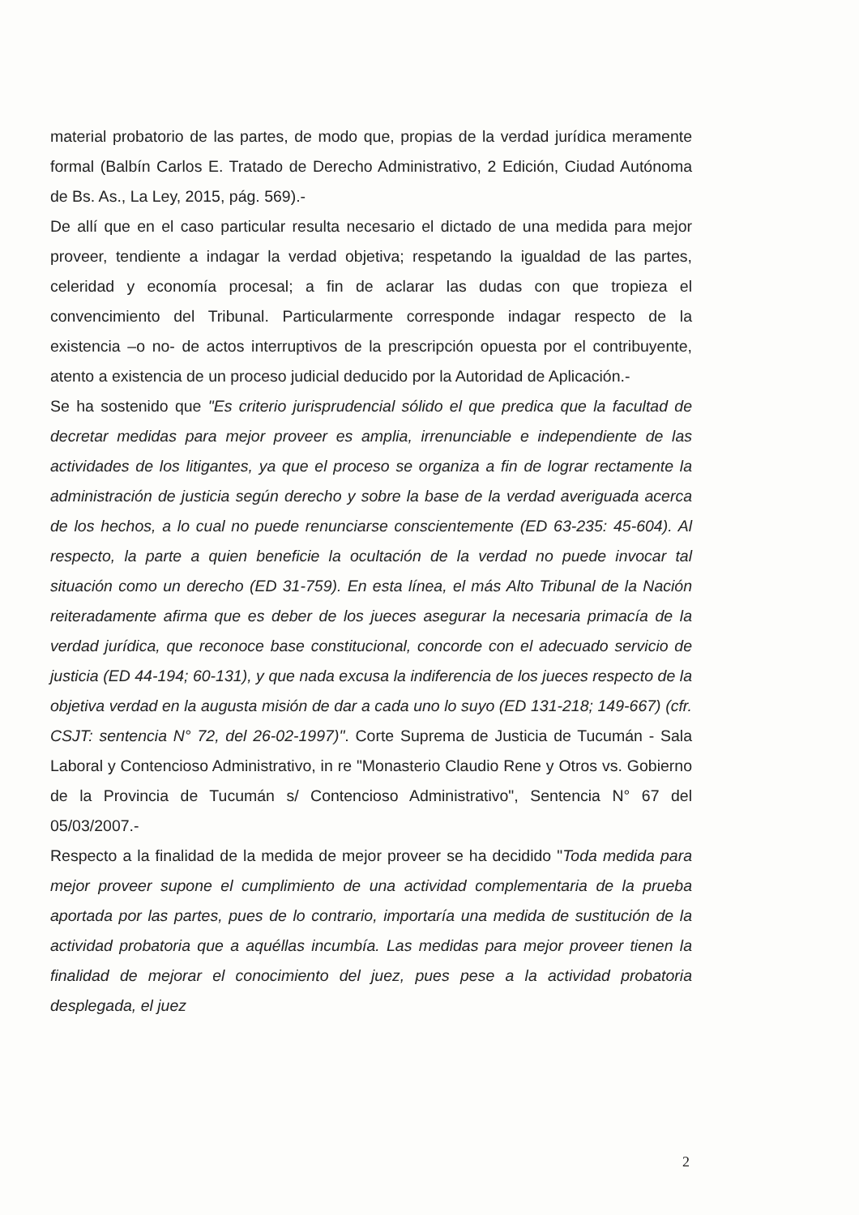material probatorio de las partes, de modo que, propias de la verdad jurídica meramente formal (Balbín Carlos E. Tratado de Derecho Administrativo, 2 Edición, Ciudad Autónoma de Bs. As., La Ley, 2015, pág. 569).-
De allí que en el caso particular resulta necesario el dictado de una medida para mejor proveer, tendiente a indagar la verdad objetiva; respetando la igualdad de las partes, celeridad y economía procesal; a fin de aclarar las dudas con que tropieza el convencimiento del Tribunal. Particularmente corresponde indagar respecto de la existencia –o no- de actos interruptivos de la prescripción opuesta por el contribuyente, atento a existencia de un proceso judicial deducido por la Autoridad de Aplicación.-
Se ha sostenido que "Es criterio jurisprudencial sólido el que predica que la facultad de decretar medidas para mejor proveer es amplia, irrenunciable e independiente de las actividades de los litigantes, ya que el proceso se organiza a fin de lograr rectamente la administración de justicia según derecho y sobre la base de la verdad averiguada acerca de los hechos, a lo cual no puede renunciarse conscientemente (ED 63-235: 45-604). Al respecto, la parte a quien beneficie la ocultación de la verdad no puede invocar tal situación como un derecho (ED 31-759). En esta línea, el más Alto Tribunal de la Nación reiteradamente afirma que es deber de los jueces asegurar la necesaria primacía de la verdad jurídica, que reconoce base constitucional, concorde con el adecuado servicio de justicia (ED 44-194; 60-131), y que nada excusa la indiferencia de los jueces respecto de la objetiva verdad en la augusta misión de dar a cada uno lo suyo (ED 131-218; 149-667) (cfr. CSJT: sentencia N° 72, del 26-02-1997)". Corte Suprema de Justicia de Tucumán - Sala Laboral y Contencioso Administrativo, in re "Monasterio Claudio Rene y Otros vs. Gobierno de la Provincia de Tucumán s/ Contencioso Administrativo", Sentencia N° 67 del 05/03/2007.-
Respecto a la finalidad de la medida de mejor proveer se ha decidido "Toda medida para mejor proveer supone el cumplimiento de una actividad complementaria de la prueba aportada por las partes, pues de lo contrario, importaría una medida de sustitución de la actividad probatoria que a aquéllas incumbía. Las medidas para mejor proveer tienen la finalidad de mejorar el conocimiento del juez, pues pese a la actividad probatoria desplegada, el juez
2